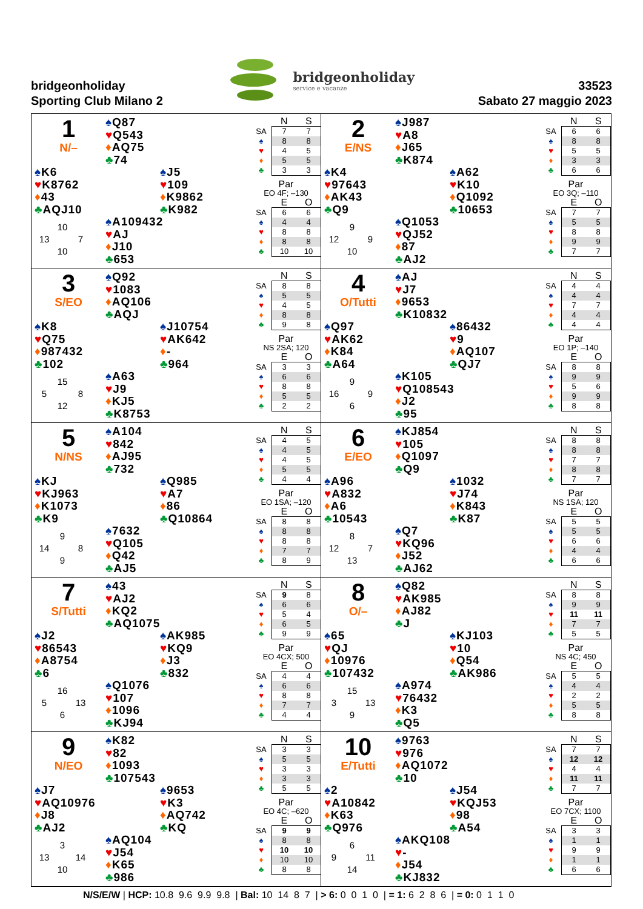bridgeonholiday
Sporting Club Milano 2
bridgeonholiday
service e vacanze
33523
Sabato 27 maggio 2023
1
N/–
♠Q87
♥Q543
♦AQ75
♣74
♠K6
♥K8762
♦43
♣AQJ10
♠J5
♥109
♦K9862
♣K982
10 13 7 10
♠A109432
♥AJ
♦J10
♣653
| | N | S |
| --- | --- | --- |
| SA | 7 | 7 |
| ♠ | 8 | 8 |
| ♥ | 4 | 5 |
| ♦ | 5 | 5 |
| ♣ | 3 | 3 |
Par
EO 4F; –130
| | E | O |
| --- | --- | --- |
| SA | 6 | 6 |
| ♠ | 4 | 4 |
| ♥ | 8 | 8 |
| ♦ | 8 | 8 |
| ♣ | 10 | 10 |
2
E/NS
♠J987
♥A8
♦J65
♣K874
♠K4
♥97643
♦AK43
♣Q9
♠A62
♥K10
♦Q1092
♣10653
9 12 9 10
♠Q1053
♥QJ52
♦87
♣AJ2
| | N | S |
| --- | --- | --- |
| SA | 6 | 6 |
| ♠ | 8 | 8 |
| ♥ | 5 | 5 |
| ♦ | 3 | 3 |
| ♣ | 6 | 6 |
Par
EO 3Q; –110
| | E | O |
| --- | --- | --- |
| SA | 7 | 7 |
| ♠ | 5 | 5 |
| ♥ | 8 | 8 |
| ♦ | 9 | 9 |
| ♣ | 7 | 7 |
3
S/EO
♠Q92
♥1083
♦AQ106
♣AQJ
♠K8
♥Q75
♦987432
♣102
♠J10754
♥AK642
♦-
♣964
15 5 8 12
♠A63
♥J9
♦KJ5
♣K8753
| | N | S |
| --- | --- | --- |
| SA | 8 | 8 |
| ♠ | 5 | 5 |
| ♥ | 4 | 5 |
| ♦ | 8 | 8 |
| ♣ | 9 | 8 |
Par
NS 2SA; 120
| | E | O |
| --- | --- | --- |
| SA | 3 | 3 |
| ♠ | 6 | 6 |
| ♥ | 8 | 8 |
| ♦ | 5 | 5 |
| ♣ | 2 | 2 |
4
O/Tutti
♠AJ
♥J7
♦9653
♣K10832
♠Q97
♥AK62
♦K84
♣A64
♠86432
♥9
♦AQ107
♣QJ7
9 16 9 6
♠K105
♥Q108543
♦J2
♣95
| | N | S |
| --- | --- | --- |
| SA | 4 | 4 |
| ♠ | 4 | 4 |
| ♥ | 7 | 7 |
| ♦ | 4 | 4 |
| ♣ | 4 | 4 |
Par
EO 1P; –140
| | E | O |
| --- | --- | --- |
| SA | 8 | 8 |
| ♠ | 9 | 9 |
| ♥ | 5 | 6 |
| ♦ | 9 | 9 |
| ♣ | 8 | 8 |
5
N/NS
♠A104
♥842
♦AJ95
♣732
♠KJ
♥KJ963
♦K1073
♣K9
♠Q985
♥A7
♦86
♣Q10864
9 14 8 9
♠7632
♥Q105
♦Q42
♣AJ5
| | N | S |
| --- | --- | --- |
| SA | 4 | 5 |
| ♠ | 4 | 5 |
| ♥ | 4 | 5 |
| ♦ | 5 | 5 |
| ♣ | 4 | 4 |
Par
EO 1SA; –120
| | E | O |
| --- | --- | --- |
| SA | 8 | 8 |
| ♠ | 8 | 8 |
| ♥ | 8 | 8 |
| ♦ | 7 | 7 |
| ♣ | 8 | 9 |
6
E/EO
♠KJ854
♥105
♦Q1097
♣Q9
♠A96
♥A832
♦A6
♣10543
♠1032
♥J74
♦K843
♣K87
8 12 7 13
♠Q7
♥KQ96
♦J52
♣AJ62
| | N | S |
| --- | --- | --- |
| SA | 8 | 8 |
| ♠ | 8 | 8 |
| ♥ | 7 | 7 |
| ♦ | 8 | 8 |
| ♣ | 7 | 7 |
Par
NS 1SA; 120
| | E | O |
| --- | --- | --- |
| SA | 5 | 5 |
| ♠ | 5 | 5 |
| ♥ | 6 | 6 |
| ♦ | 4 | 4 |
| ♣ | 6 | 6 |
7
S/Tutti
♠43
♥AJ2
♦KQ2
♣AQ1075
♠J2
♥86543
♦A8754
♣6
♠AK985
♥KQ9
♦J3
♣832
16 5 13 6
♠Q1076
♥107
♦1096
♣KJ94
| | N | S |
| --- | --- | --- |
| SA | 9 | 8 |
| ♠ | 6 | 6 |
| ♥ | 5 | 4 |
| ♦ | 6 | 5 |
| ♣ | 9 | 9 |
Par
EO 4CX; 500
| | E | O |
| --- | --- | --- |
| SA | 4 | 4 |
| ♠ | 6 | 6 |
| ♥ | 8 | 8 |
| ♦ | 7 | 7 |
| ♣ | 4 | 4 |
8
O/–
♠Q82
♥AK985
♦AJ82
♣J
♠65
♥QJ
♦10976
♣107432
♠KJ103
♥10
♦Q54
♣AK986
15 3 13 9
♠A974
♥76432
♦K3
♣Q5
| | N | S |
| --- | --- | --- |
| SA | 8 | 8 |
| ♠ | 9 | 9 |
| ♥ | 11 | 11 |
| ♦ | 7 | 7 |
| ♣ | 5 | 5 |
Par
NS 4C; 450
| | E | O |
| --- | --- | --- |
| SA | 5 | 5 |
| ♠ | 4 | 4 |
| ♥ | 2 | 2 |
| ♦ | 5 | 5 |
| ♣ | 8 | 8 |
9
N/EO
♠K82
♥82
♦1093
♣107543
♠J7
♥AQ10976
♦J8
♣AJ2
♠9653
♥K3
♦AQ742
♣KQ
3 13 14 10
♠AQ104
♥J54
♦K65
♣986
| | N | S |
| --- | --- | --- |
| SA | 3 | 3 |
| ♠ | 5 | 5 |
| ♥ | 3 | 3 |
| ♦ | 3 | 3 |
| ♣ | 5 | 5 |
Par
EO 4C; –620
| | E | O |
| --- | --- | --- |
| SA | 9 | 9 |
| ♠ | 8 | 8 |
| ♥ | 10 | 10 |
| ♦ | 10 | 10 |
| ♣ | 8 | 8 |
10
E/Tutti
♠9763
♥976
♦AQ1072
♣10
♠2
♥A10842
♦K63
♣Q976
♠J54
♥KQJ53
♦98
♣A54
6 9 11 14
♠AKQ108
♥-
♦J54
♣KJ832
| | N | S |
| --- | --- | --- |
| SA | 7 | 7 |
| ♠ | 12 | 12 |
| ♥ | 4 | 4 |
| ♦ | 11 | 11 |
| ♣ | 7 | 7 |
Par
EO 7CX; 1100
| | E | O |
| --- | --- | --- |
| SA | 3 | 3 |
| ♠ | 1 | 1 |
| ♥ | 9 | 9 |
| ♦ | 1 | 1 |
| ♣ | 6 | 6 |
N/S/E/W | HCP: 10.8 9.6 9.9 9.8 | Bal: 10 14 8 7 | > 6: 0 0 1 0 | = 1: 6 2 8 6 | = 0: 0 1 1 0